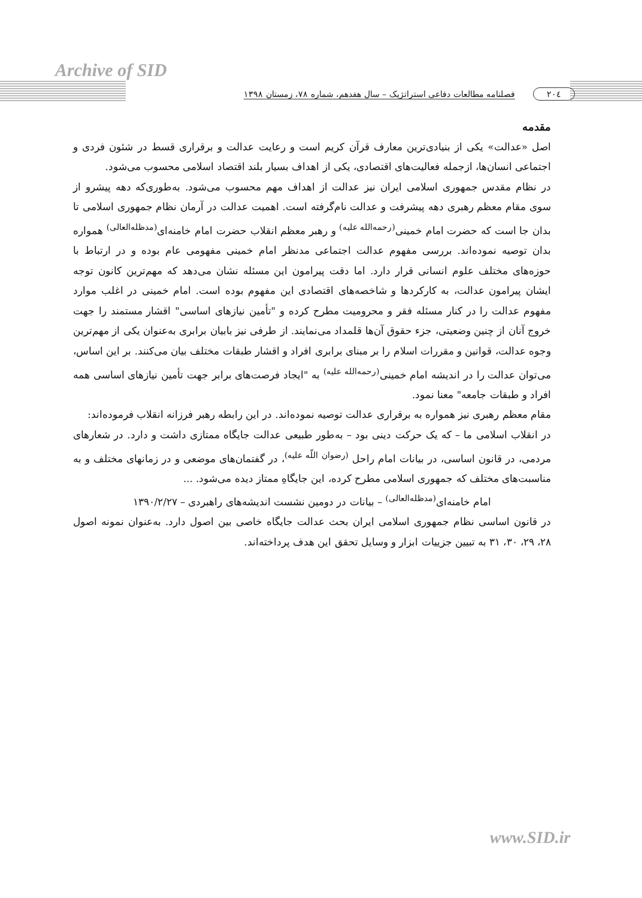Archive of SID
۲۰٤ فصلنامه مطالعات دفاعی استراتژیک – سال هفدهم، شماره ۷۸، زمستان ۱۳۹۸
مقدمه
اصل «عدالت» یکی از بنیادی‌ترین معارف قرآن کریم است و رعایت عدالت و برقراری قسط در شئون فردی و اجتماعی انسان‌ها، ازجمله فعالیت‌های اقتصادی، یکی از اهداف بسیار بلند اقتصاد اسلامی محسوب می‌شود.
در نظام مقدس جمهوری اسلامی ایران نیز عدالت از اهداف مهم محسوب می‌شود. به‌طوری‌که دهه پیشرو از سوی مقام معظم رهبری دهه پیشرفت و عدالت نام‌گرفته است. اهمیت عدالت در آرمان نظام جمهوری اسلامی تا بدان جا است که حضرت امام خمینی<sup>(رحمه‌الله علیه)</sup> و رهبر معظم انقلاب حضرت امام خامنه‌ای<sup>(مدظله‌العالی)</sup> همواره بدان توصیه نموده‌اند. بررسی مفهوم عدالت اجتماعی مدنظر امام خمینی مفهومی عام بوده و در ارتباط با حوزه‌های مختلف علوم انسانی قرار دارد. اما دقت پیرامون این مسئله نشان می‌دهد که مهم‌ترین کانون توجه ایشان پیرامون عدالت، به کارکردها و شاخصه‌های اقتصادی این مفهوم بوده است. امام خمینی در اغلب موارد مفهوم عدالت را در کنار مسئله فقر و محرومیت مطرح کرده و "تأمین نیازهای اساسی" اقشار مستمند را جهت خروج آنان از چنین وضعیتی، جزء حقوق آن‌ها قلمداد می‌نمایند. از طرفی نیز بابیان برابری به‌عنوان یکی از مهم‌ترین وجوه عدالت، قوانین و مقررات اسلام را بر مبنای برابری افراد و اقشار طبقات مختلف بیان می‌کنند. بر این اساس، می‌توان عدالت را در اندیشه امام خمینی<sup>(رحمه‌الله علیه)</sup> به "ایجاد فرصت‌های برابر جهت تأمین نیازهای اساسی همه افراد و طبقات جامعه" معنا نمود.
مقام معظم رهبری نیز همواره به برقراری عدالت توصیه نموده‌اند. در این رابطه رهبر فرزانه انقلاب فرموده‌اند:
در انقلاب اسلامی ما – که یک حرکت دینی بود – به‌طور طبیعی عدالت جایگاه ممتازی داشت و دارد. در شعارهای مردمی، در قانون اساسی، در بیانات امام راحل <sup>(رضوان اللّه علیه)</sup>، در گفتمان‌های موضعی و در زمانهای مختلف و به مناسبت‌های مختلف که جمهوری اسلامی مطرح کرده، این جایگاهِ ممتاز دیده می‌شود. ...
امام خامنه‌ای<sup>(مدظله‌العالی)</sup> – بیانات در دومین نشست اندیشه‌های راهبردی – ۱۳۹۰/۲/۲۷
در قانون اساسی نظام جمهوری اسلامی ایران بحث عدالت جایگاه خاصی بین اصول دارد. به‌عنوان نمونه اصول ۲۸، ۲۹، ۳۰، ۳۱ به تبیین جزییات ابزار و وسایل تحقق این هدف پرداخته‌اند.
www.SID.ir